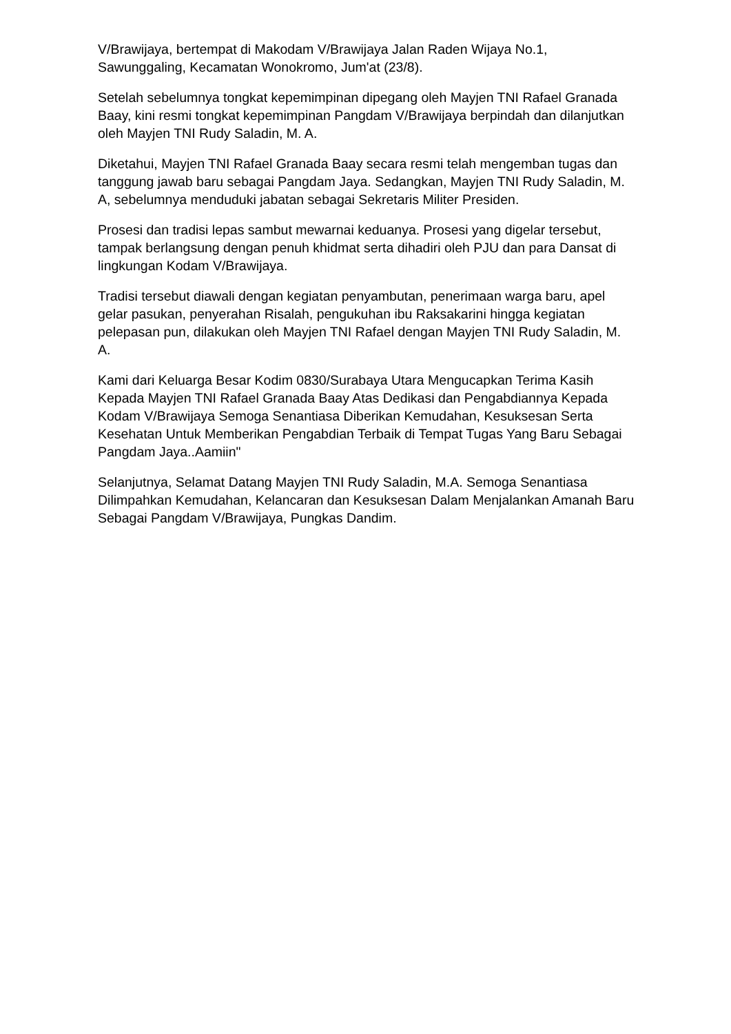V/Brawijaya, bertempat di Makodam V/Brawijaya Jalan Raden Wijaya No.1, Sawunggaling, Kecamatan Wonokromo, Jum'at (23/8).
Setelah sebelumnya tongkat kepemimpinan dipegang oleh Mayjen TNI Rafael Granada Baay, kini resmi tongkat kepemimpinan Pangdam V/Brawijaya berpindah dan dilanjutkan oleh Mayjen TNI Rudy Saladin, M. A.
Diketahui, Mayjen TNI Rafael Granada Baay secara resmi telah mengemban tugas dan tanggung jawab baru sebagai Pangdam Jaya. Sedangkan, Mayjen TNI Rudy Saladin, M. A, sebelumnya menduduki jabatan sebagai Sekretaris Militer Presiden.
Prosesi dan tradisi lepas sambut mewarnai keduanya. Prosesi yang digelar tersebut, tampak berlangsung dengan penuh khidmat serta dihadiri oleh PJU dan para Dansat di lingkungan Kodam V/Brawijaya.
Tradisi tersebut diawali dengan kegiatan penyambutan, penerimaan warga baru, apel gelar pasukan, penyerahan Risalah, pengukuhan ibu Raksakarini hingga kegiatan pelepasan pun, dilakukan oleh Mayjen TNI Rafael dengan Mayjen TNI Rudy Saladin, M. A.
Kami dari Keluarga Besar Kodim 0830/Surabaya Utara Mengucapkan Terima Kasih Kepada Mayjen TNI Rafael Granada Baay Atas Dedikasi dan Pengabdiannya Kepada Kodam V/Brawijaya Semoga Senantiasa Diberikan Kemudahan, Kesuksesan Serta Kesehatan Untuk Memberikan Pengabdian Terbaik di Tempat Tugas Yang Baru Sebagai Pangdam Jaya..Aamiin"
Selanjutnya, Selamat Datang Mayjen TNI Rudy Saladin, M.A. Semoga Senantiasa Dilimpahkan Kemudahan, Kelancaran dan Kesuksesan Dalam Menjalankan Amanah Baru Sebagai Pangdam V/Brawijaya, Pungkas Dandim.